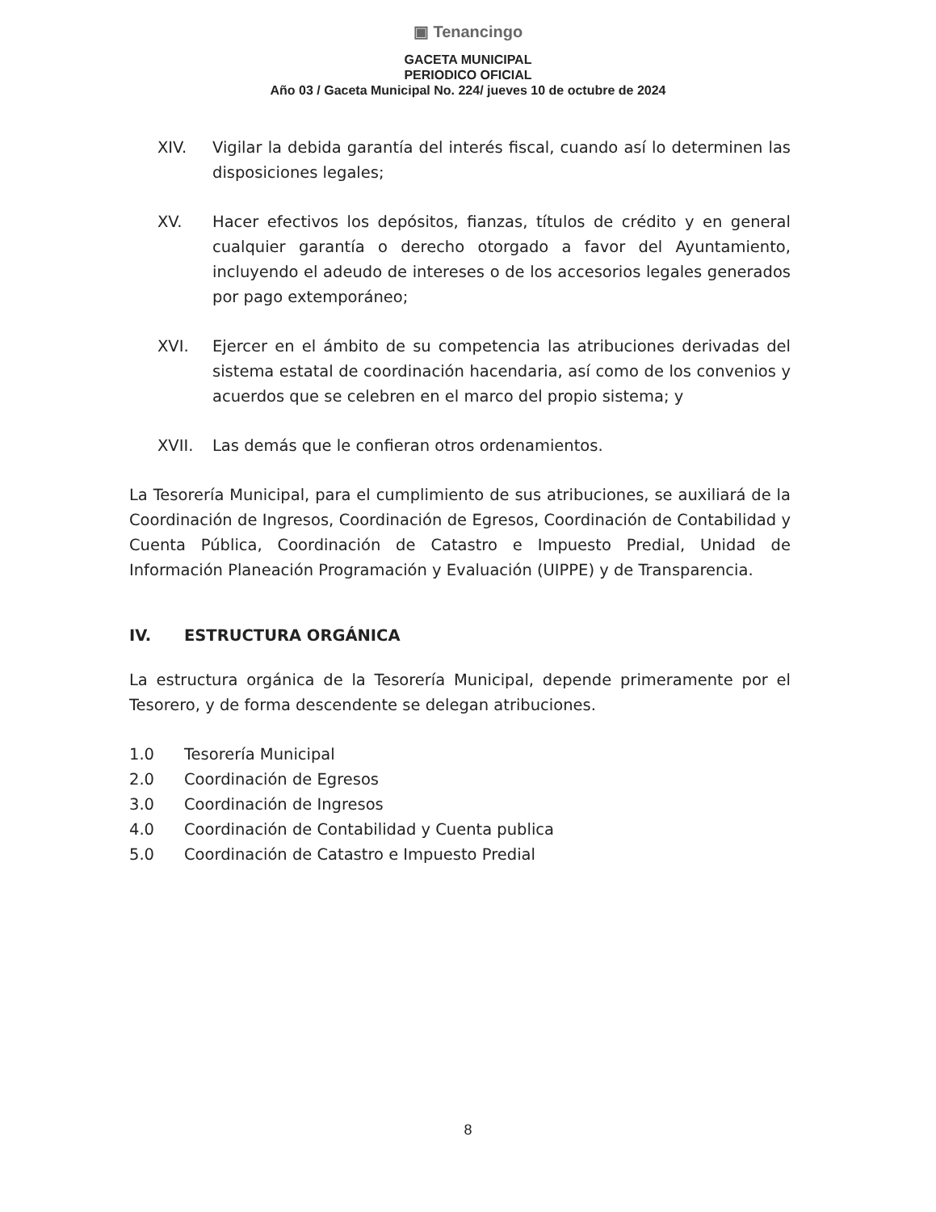▣ Tenancingo
GACETA MUNICIPAL
PERIODICO OFICIAL
Año 03 / Gaceta Municipal No. 224/ jueves 10 de octubre de 2024
XIV. Vigilar la debida garantía del interés fiscal, cuando así lo determinen las disposiciones legales;
XV. Hacer efectivos los depósitos, fianzas, títulos de crédito y en general cualquier garantía o derecho otorgado a favor del Ayuntamiento, incluyendo el adeudo de intereses o de los accesorios legales generados por pago extemporáneo;
XVI. Ejercer en el ámbito de su competencia las atribuciones derivadas del sistema estatal de coordinación hacendaria, así como de los convenios y acuerdos que se celebren en el marco del propio sistema; y
XVII. Las demás que le confieran otros ordenamientos.
La Tesorería Municipal, para el cumplimiento de sus atribuciones, se auxiliará de la Coordinación de Ingresos, Coordinación de Egresos, Coordinación de Contabilidad y Cuenta Pública, Coordinación de Catastro e Impuesto Predial, Unidad de Información Planeación Programación y Evaluación (UIPPE) y de Transparencia.
IV. ESTRUCTURA ORGÁNICA
La estructura orgánica de la Tesorería Municipal, depende primeramente por el Tesorero, y de forma descendente se delegan atribuciones.
1.0 Tesorería Municipal
2.0 Coordinación de Egresos
3.0 Coordinación de Ingresos
4.0 Coordinación de Contabilidad y Cuenta publica
5.0 Coordinación de Catastro e Impuesto Predial
8